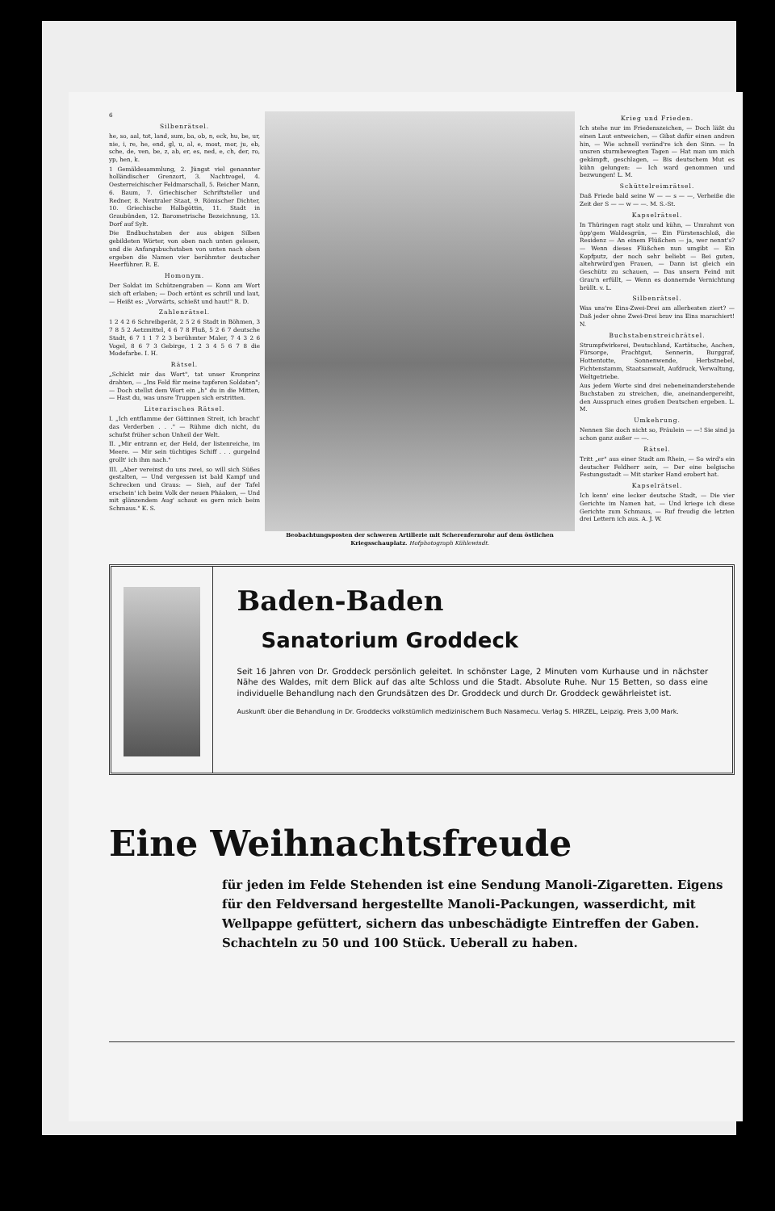6
Silbenrätsel.
he, so, aal, tot, land, sum, ba, ob, n, eck, hu, be, ur, nie, i, re, he, end, gl, u, al, e, most, mor, ju, eb, sche, de, ven, be, z, ab, er, es, ned, e, ch, der, ro, yp, hen, k.
1 Gemäldesammlung, 2. Jüngst viel genannter holländischer Grenzort, 3. Nachtvogel, 4. Oesterreichischer Feldmarschall, 5. Reicher Mann, 6. Baum, 7. Griechischer Schriftsteller und Redner, 8. Neutraler Staat, 9. Römischer Dichter, 10. Griechische Halbgöttin, 11. Stadt in Graubünden, 12. Barometrische Bezeichnung, 13. Dorf auf Sylt.
Die Endbuchstaben der aus obigen Silben gebildeten Wörter, von oben nach unten gelesen, und die Anfangsbuchstaben von unten nach oben ergeben die Namen vier berühmter deutscher Heerführer. R. E.
Homonym.
Der Soldat im Schützengraben — Konn am Wort sich oft erlaben; — Doch ertönt es schrill und laut, — Heißt es: „Vorwärts, schießt und haut!" R. D.
Zahlenrätsel.
1 2 4 2 6 Schreibgerät, 2 5 2 6 Stadt in Böhmen, 3 7 8 5 2 Aetzmittel, 4 6 7 8 Fluß, 5 2 6 7 deutsche Stadt, 6 7 1 1 7 2 3 berühmter Maler, 7 4 3 2 6 Vogel, 8 6 7 3 Gebirge, 1 2 3 4 5 6 7 8 die Modefarbe. I. H.
Rätsel.
„Schickt mir das Wort", tat unser Kronprinz drahten, — „Ins Feld für meine tapferen Soldaten"; — Doch stellst dem Wort ein „h" du in die Mitten, — Hast du, was unsre Truppen sich erstritten.
Literarisches Rätsel.
I. „Ich entflamme der Göttinnen Streit, ich bracht' das Verderben . . ." — Rühme dich nicht, du schufst früher schon Unheil der Welt.
II. „Mir entrann er, der Held, der listenreiche, im Meere. — Mir sein tüchtiges Schiff . . . gurgelnd grollt' ich ihm nach."
III. „Aber vereinst du uns zwei, so will sich Süßes gestalten, — Und vergessen ist bald Kampf und Schrecken und Graus: — Sieh, auf der Tafel erschein' ich beim Volk der neuen Phäaken, — Und mit glänzendem Aug' schaut es gern mich beim Schmaus." K. S.
Beobachtungsposten der schweren Artillerie mit Scherenfernrohr auf dem östlichen Kriegsschauplatz. Hofphotograph Kühlewindt.
Krieg und Frieden.
Ich stehe nur im Friedenszeichen, — Doch läßt du einen Laut entweichen, — Gibst dafür einen andren hin, — Wie schnell veränd're ich den Sinn. — In unsren sturmbewegten Tagen — Hat man um mich gekämpft, geschlagen, — Bis deutschem Mut es kühn gelungen: — Ich ward genommen und bezwungen! L. M.
Schüttelreimrätsel.
Daß Friede bald seine W — — s — —, Verheiße die Zeit der S — — w — —. M. S.-St.
Kapselrätsel.
In Thüringen ragt stolz und kühn, — Umrahmt von üpp'gem Waldesgrün, — Ein Fürstenschloß, die Residenz — An einem Flüßchen — ja, wer nennt's? — Wenn dieses Flüßchen nun umgibt — Ein Kopfputz, der noch sehr beliebt — Bei guten, altehrwürd'gen Frauen, — Dann ist gleich ein Geschütz zu schauen, — Das unsern Feind mit Grau'n erfüllt, — Wenn es donnernde Vernichtung brüllt. v. L.
Silbenrätsel.
Was uns're Eins-Zwei-Drei am allerbesten ziert? — Daß jeder ohne Zwei-Drei brav ins Eins marschiert! N.
Buchstabenstreichrätsel.
Strumpfwirkerei, Deutschland, Kartätsche, Aachen, Fürsorge, Frachtgut, Sennerin, Burggraf, Hottentotte, Sonnenwende, Herbstnebel, Fichtenstamm, Staatsanwalt, Aufdruck, Verwaltung, Weltgetriebe.
Aus jedem Worte sind drei nebeneinanderstehende Buchstaben zu streichen, die, aneinandergereiht, den Ausspruch eines großen Deutschen ergeben. L. M.
Umkehrung.
Nennen Sie doch nicht so, Fräulein — —! Sie sind ja schon ganz außer — —.
Rätsel.
Tritt „er" aus einer Stadt am Rhein, — So wird's ein deutscher Feldherr sein, — Der eine belgische Festungsstadt — Mit starker Hand erobert hat.
Kapselrätsel.
Ich kenn' eine lecker deutsche Stadt, — Die vier Gerichte im Namen hat, — Und kriege ich diese Gerichte zum Schmaus, — Ruf freudig die letzten drei Lettern ich aus. A. J. W.
Baden-Baden
Sanatorium Groddeck
Seit 16 Jahren von Dr. Groddeck persönlich geleitet. In schönster Lage, 2 Minuten vom Kurhause und in nächster Nähe des Waldes, mit dem Blick auf das alte Schloss und die Stadt. Absolute Ruhe. Nur 15 Betten, so dass eine individuelle Behandlung nach den Grundsätzen des Dr. Groddeck und durch Dr. Groddeck gewährleistet ist.
Auskunft über die Behandlung in Dr. Groddecks volkstümlich medizinischem Buch Nasamecu. Verlag S. HIRZEL, Leipzig. Preis 3,00 Mark.
Eine Weihnachtsfreude
für jeden im Felde Stehenden ist eine Sendung Manoli-Zigaretten. Eigens für den Feldversand hergestellte Manoli-Packungen, wasserdicht, mit Wellpappe gefüttert, sichern das unbeschädigte Eintreffen der Gaben. Schachteln zu 50 und 100 Stück. Ueberall zu haben.